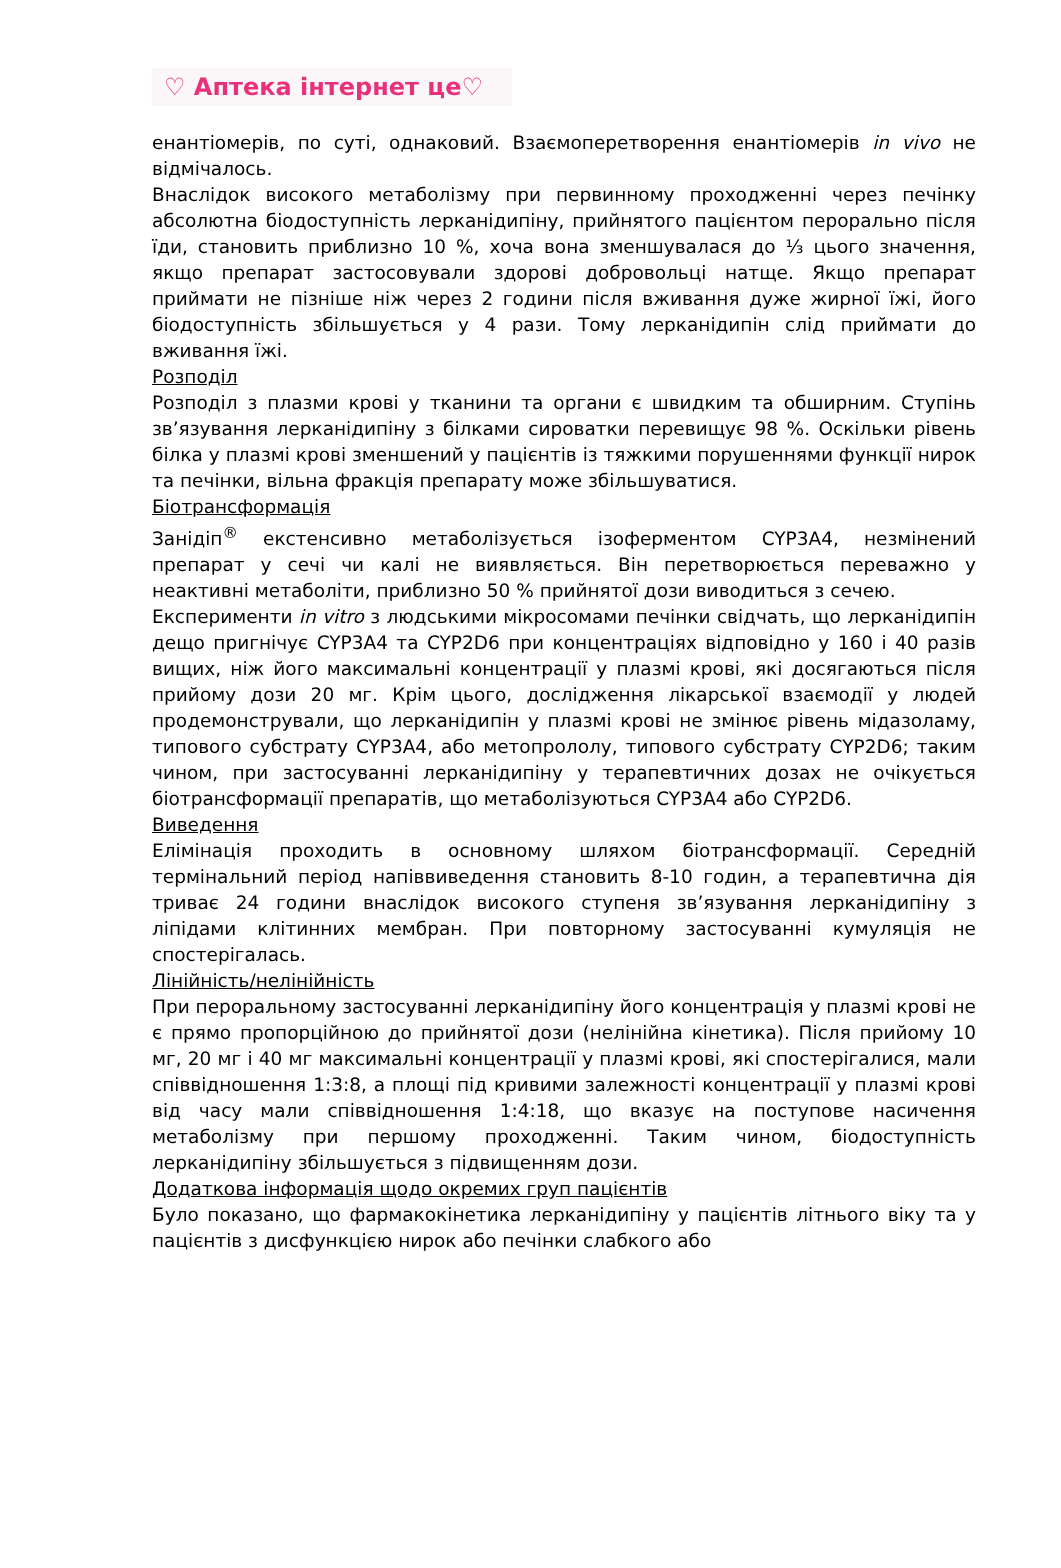♡ Аптека інтернет це♡
енантіомерів, по суті, однаковий. Взаємоперетворення енантіомерів in vivo не відмічалось.
Внаслідок високого метаболізму при первинному проходженні через печінку абсолютна біодоступність лерканідипіну, прийнятого пацієнтом перорально після їди, становить приблизно 10 %, хоча вона зменшувалася до ⅓ цього значення, якщо препарат застосовували здорові добровольці натще. Якщо препарат приймати не пізніше ніж через 2 години після вживання дуже жирної їжі, його біодоступність збільшується у 4 рази. Тому лерканідипін слід приймати до вживання їжі.
Розподіл
Розподіл з плазми крові у тканини та органи є швидким та обширним. Ступінь зв’язування лерканідипіну з білками сироватки перевищує 98 %. Оскільки рівень білка у плазмі крові зменшений у пацієнтів із тяжкими порушеннями функції нирок та печінки, вільна фракція препарату може збільшуватися.
Біотрансформація
Занідіп<sup>®</sup> екстенсивно метаболізується ізоферментом CYP3A4, незмінений препарат у сечі чи калі не виявляється. Він перетворюється переважно у неактивні метаболіти, приблизно 50 % прийнятої дози виводиться з сечею.
Експерименти in vitro з людськими мікросомами печінки свідчать, що лерканідипін дещо пригнічує CYP3A4 та CYP2D6 при концентраціях відповідно у 160 і 40 разів вищих, ніж його максимальні концентрації у плазмі крові, які досягаються після прийому дози 20 мг. Крім цього, дослідження лікарської взаємодії у людей продемонстрували, що лерканідипін у плазмі крові не змінює рівень мідазоламу, типового субстрату CYP3A4, або метопрололу, типового субстрату CYP2D6; таким чином, при застосуванні лерканідипіну у терапевтичних дозах не очікується біотрансформації препаратів, що метаболізуються CYP3A4 або CYP2D6.
Виведення
Елімінація проходить в основному шляхом біотрансформації. Середній термінальний період напіввиведення становить 8-10 годин, а терапевтична дія триває 24 години внаслідок високого ступеня зв’язування лерканідипіну з ліпідами клітинних мембран. При повторному застосуванні кумуляція не спостерігалась.
Лінійність/нелінійність
При пероральному застосуванні лерканідипіну його концентрація у плазмі крові не є прямо пропорційною до прийнятої дози (нелінійна кінетика). Після прийому 10 мг, 20 мг і 40 мг максимальні концентрації у плазмі крові, які спостерігалися, мали співвідношення 1:3:8, а площі під кривими залежності концентрації у плазмі крові від часу мали співвідношення 1:4:18, що вказує на поступове насичення метаболізму при першому проходженні. Таким чином, біодоступність лерканідипіну збільшується з підвищенням дози.
Додаткова інформація щодо окремих груп пацієнтів
Було показано, що фармакокінетика лерканідипіну у пацієнтів літнього віку та у пацієнтів з дисфункцією нирок або печінки слабкого або